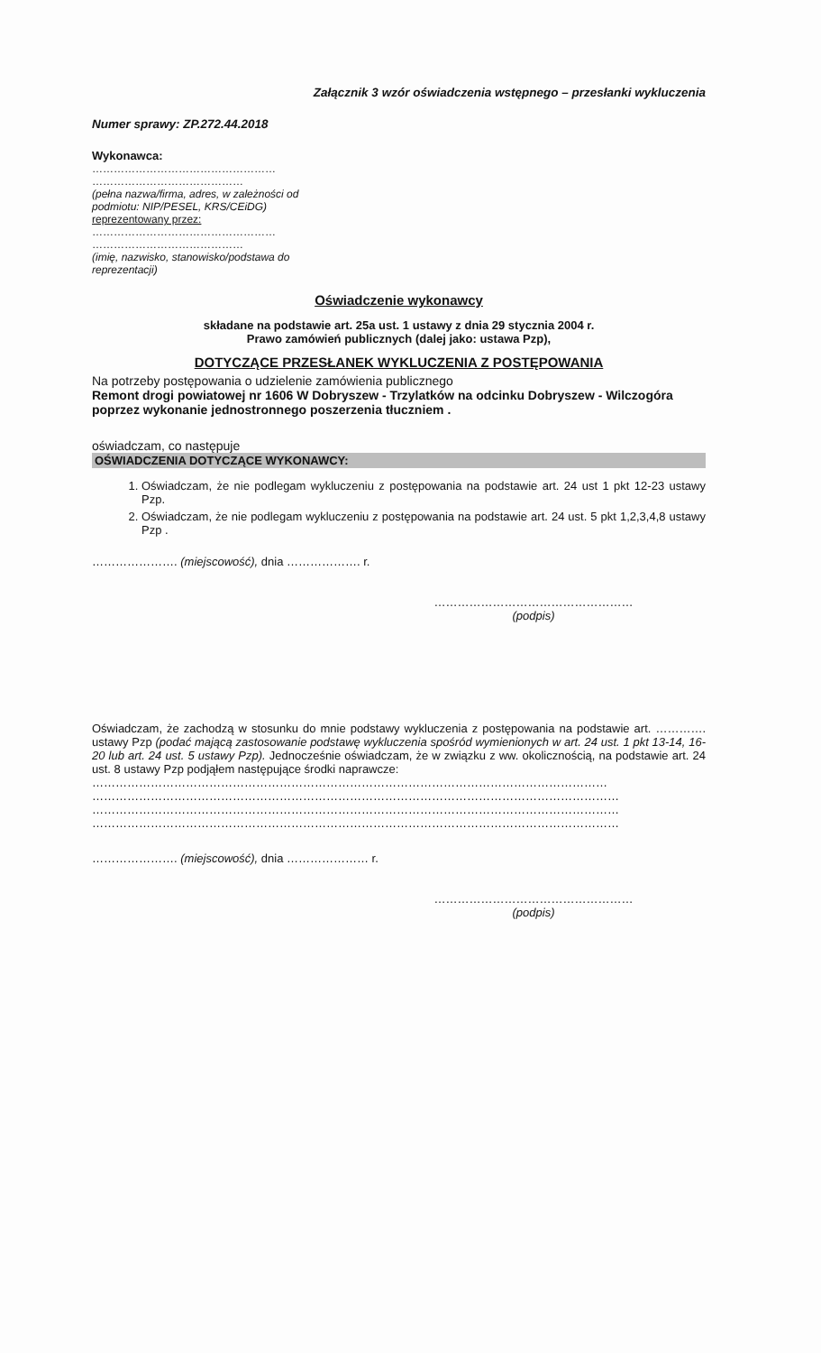Załącznik 3 wzór oświadczenia wstępnego – przesłanki wykluczenia
Numer sprawy: ZP.272.44.2018
Wykonawca:
……………………………………………
……………………………………
(pełna nazwa/firma, adres, w zależności od podmiotu: NIP/PESEL, KRS/CEiDG)
reprezentowany przez:
……………………………………………
……………………………………
(imię, nazwisko, stanowisko/podstawa do reprezentacji)
Oświadczenie wykonawcy
składane na podstawie art. 25a ust. 1 ustawy z dnia 29 stycznia 2004 r.
Prawo zamówień publicznych (dalej jako: ustawa Pzp),
DOTYCZĄCE PRZESŁANEK WYKLUCZENIA Z POSTĘPOWANIA
Na potrzeby postępowania o udzielenie zamówienia publicznego
Remont drogi powiatowej nr 1606 W Dobryszew - Trzylatków na odcinku Dobryszew - Wilczogóra poprzez wykonanie jednostronnego poszerzenia tłuczniem .
oświadczam, co następuje
OŚWIADCZENIA DOTYCZĄCE WYKONAWCY:
1. Oświadczam, że nie podlegam wykluczeniu z postępowania na podstawie art. 24 ust 1 pkt 12-23 ustawy Pzp.
2. Oświadczam, że nie podlegam wykluczeniu z postępowania na podstawie art. 24 ust. 5 pkt 1,2,3,4,8 ustawy Pzp .
…………………. (miejscowość), dnia ………………. r.
……………………………………………
(podpis)
Oświadczam, że zachodzą w stosunku do mnie podstawy wykluczenia z postępowania na podstawie art. …………. ustawy Pzp (podać mającą zastosowanie podstawę wykluczenia spośród wymienionych w art. 24 ust. 1 pkt 13-14, 16-20 lub art. 24 ust. 5 ustawy Pzp). Jednocześnie oświadczam, że w związku z ww. okolicznością, na podstawie art. 24 ust. 8 ustawy Pzp podjąłem następujące środki naprawcze:
……………………………………………………………………………………………………………………
………………………………………………………………………………………………………………………
………………………………………………………………………………………………………………………
………………………………………………………………………………………………………………………
…………………. (miejscowość), dnia ………………… r.
……………………………………………
(podpis)